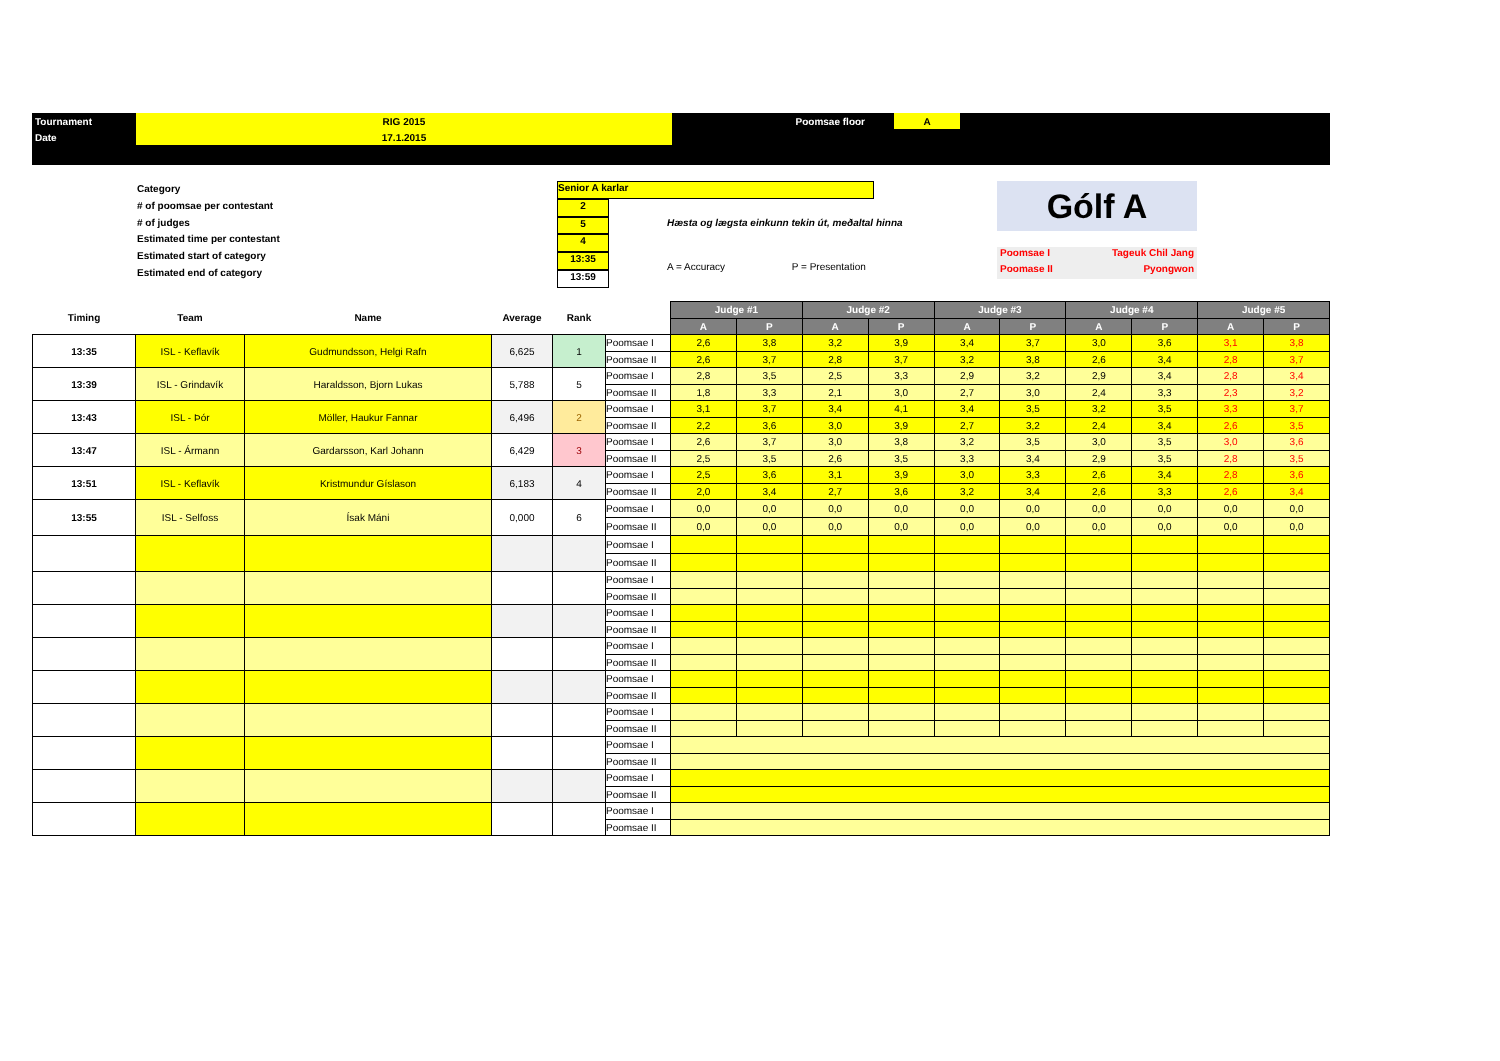| Tournament | RIG 2015 | Poomsae floor | | A | |
| Date | 17.1.2015 | | | | |
Category
# of poomsae per contestant
# of judges
Estimated time per contestant
Estimated start of category
Estimated end of category
Senior A karlar
2
5
4
13:35
13:59
Hæsta og lægsta einkunn tekin út, meðaltal hinna
A = Accuracy P = Presentation
Gólf A
Poomsae I Tageuk Chil Jang
Poomase II Pyongwon
| Timing | Team | Name | Average | Rank | | Judge #1 | | Judge #2 | | Judge #3 | | Judge #4 | | Judge #5 | |
| --- | --- | --- | --- | --- | --- | --- | --- | --- | --- | --- | --- | --- | --- | --- | --- |
| | | | | | | A | P | A | P | A | P | A | P | A | P |
| 13:35 | ISL - Keflavík | Gudmundsson, Helgi Rafn | 6,625 | 1 | Poomsae I | 2,6 | 3,8 | 3,2 | 3,9 | 3,4 | 3,7 | 3,0 | 3,6 | 3,1 | 3,8 |
| | | | | | Poomsae II | 2,6 | 3,7 | 2,8 | 3,7 | 3,2 | 3,8 | 2,6 | 3,4 | 2,8 | 3,7 |
| 13:39 | ISL - Grindavík | Haraldsson, Bjorn Lukas | 5,788 | 5 | Poomsae I | 2,8 | 3,5 | 2,5 | 3,3 | 2,9 | 3,2 | 2,9 | 3,4 | 2,8 | 3,4 |
| | | | | | Poomsae II | 1,8 | 3,3 | 2,1 | 3,0 | 2,7 | 3,0 | 2,4 | 3,3 | 2,3 | 3,2 |
| 13:43 | ISL - Þór | Möller, Haukur Fannar | 6,496 | 2 | Poomsae I | 3,1 | 3,7 | 3,4 | 4,1 | 3,4 | 3,5 | 3,2 | 3,5 | 3,3 | 3,7 |
| | | | | | Poomsae II | 2,2 | 3,6 | 3,0 | 3,9 | 2,7 | 3,2 | 2,4 | 3,4 | 2,6 | 3,5 |
| 13:47 | ISL - Ármann | Gardarsson, Karl Johann | 6,429 | 3 | Poomsae I | 2,6 | 3,7 | 3,0 | 3,8 | 3,2 | 3,5 | 3,0 | 3,5 | 3,0 | 3,6 |
| | | | | | Poomsae II | 2,5 | 3,5 | 2,6 | 3,5 | 3,3 | 3,4 | 2,9 | 3,5 | 2,8 | 3,5 |
| 13:51 | ISL - Keflavík | Kristmundur Gíslason | 6,183 | 4 | Poomsae I | 2,5 | 3,6 | 3,1 | 3,9 | 3,0 | 3,3 | 2,6 | 3,4 | 2,8 | 3,6 |
| | | | | | Poomsae II | 2,0 | 3,4 | 2,7 | 3,6 | 3,2 | 3,4 | 2,6 | 3,3 | 2,6 | 3,4 |
| 13:55 | ISL - Selfoss | Ísak Máni | 0,000 | 6 | Poomsae I | 0,0 | 0,0 | 0,0 | 0,0 | 0,0 | 0,0 | 0,0 | 0,0 | 0,0 | 0,0 |
| | | | | | Poomsae II | 0,0 | 0,0 | 0,0 | 0,0 | 0,0 | 0,0 | 0,0 | 0,0 | 0,0 | 0,0 |
| | | | | | Poomsae I | | | | | | | | | | |
| | | | | | Poomsae II | | | | | | | | | | |
| | | | | | Poomsae I | | | | | | | | | | |
| | | | | | Poomsae II | | | | | | | | | | |
| | | | | | Poomsae I | | | | | | | | | | |
| | | | | | Poomsae II | | | | | | | | | | |
| | | | | | Poomsae I | | | | | | | | | | |
| | | | | | Poomsae II | | | | | | | | | | |
| | | | | | Poomsae I | | | | | | | | | | |
| | | | | | Poomsae II | | | | | | | | | | |
| | | | | | Poomsae I | | | | | | | | | | |
| | | | | | Poomsae II | | | | | | | | | | |
| | | | | | Poomsae I | | | | | | | | | | |
| | | | | | Poomsae II | | | | | | | | | | |
| | | | | | Poomsae I | | | | | | | | | | |
| | | | | | Poomsae II | | | | | | | | | | |
| | | | | | Poomsae I | | | | | | | | | | |
| | | | | | Poomsae II | | | | | | | | | | |